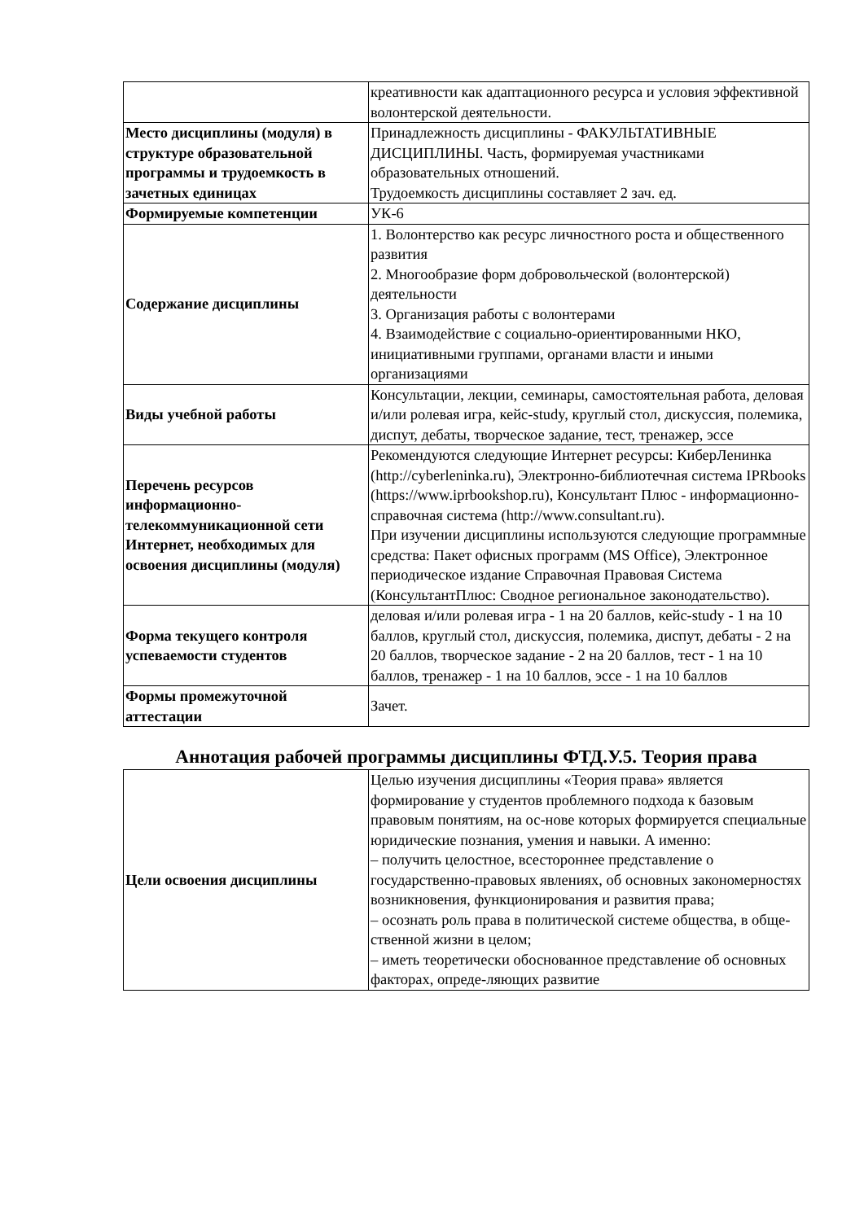| | креативности как адаптационного ресурса и условия эффективной волонтерской деятельности. |
| Место дисциплины (модуля) в структуре образовательной программы и трудоемкость в зачетных единицах | Принадлежность дисциплины - ФАКУЛЬТАТИВНЫЕ ДИСЦИПЛИНЫ. Часть, формируемая участниками образовательных отношений. Трудоемкость дисциплины составляет 2 зач. ед. |
| Формируемые компетенции | УК-6 |
| Содержание дисциплины | 1. Волонтерство как ресурс личностного роста и общественного развития 2. Многообразие форм добровольческой (волонтерской) деятельности 3. Организация работы с волонтерами 4. Взаимодействие с социально-ориентированными НКО, инициативными группами, органами власти и иными организациями |
| Виды учебной работы | Консультации, лекции, семинары, самостоятельная работа, деловая и/или ролевая игра, кейс-study, круглый стол, дискуссия, полемика, диспут, дебаты, творческое задание, тест, тренажер, эссе |
| Перечень ресурсов информационно-телекоммуникационной сети Интернет, необходимых для освоения дисциплины (модуля) | Рекомендуются следующие Интернет ресурсы: КиберЛенинка (http://cyberleninka.ru), Электронно-библиотечная система IPRbooks (https://www.iprbookshop.ru), Консультант Плюс - информационно-справочная система (http://www.consultant.ru). При изучении дисциплины используются следующие программные средства: Пакет офисных программ (MS Office), Электронное периодическое издание Справочная Правовая Система (КонсультантПлюс: Сводное региональное законодательство). |
| Форма текущего контроля успеваемости студентов | деловая и/или ролевая игра - 1 на 20 баллов, кейс-study - 1 на 10 баллов, круглый стол, дискуссия, полемика, диспут, дебаты - 2 на 20 баллов, творческое задание - 2 на 20 баллов, тест - 1 на 10 баллов, тренажер - 1 на 10 баллов, эссе - 1 на 10 баллов |
| Формы промежуточной аттестации | Зачет. |
Аннотация рабочей программы дисциплины ФТД.У.5. Теория права
| Цели освоения дисциплины | Целью изучения дисциплины «Теория права» является формирование у студентов проблемного подхода к базовым правовым понятиям, на ос-нове которых формируется специальные юридические познания, умения и навыки. А именно: – получить целостное, всестороннее представление о государственно-правовых явлениях, об основных закономерностях возникновения, функционирования и развития права; – осознать роль права в политической системе общества, в обще-ственной жизни в целом; – иметь теоретически обоснованное представление об основных факторах, опреде-ляющих развитие |